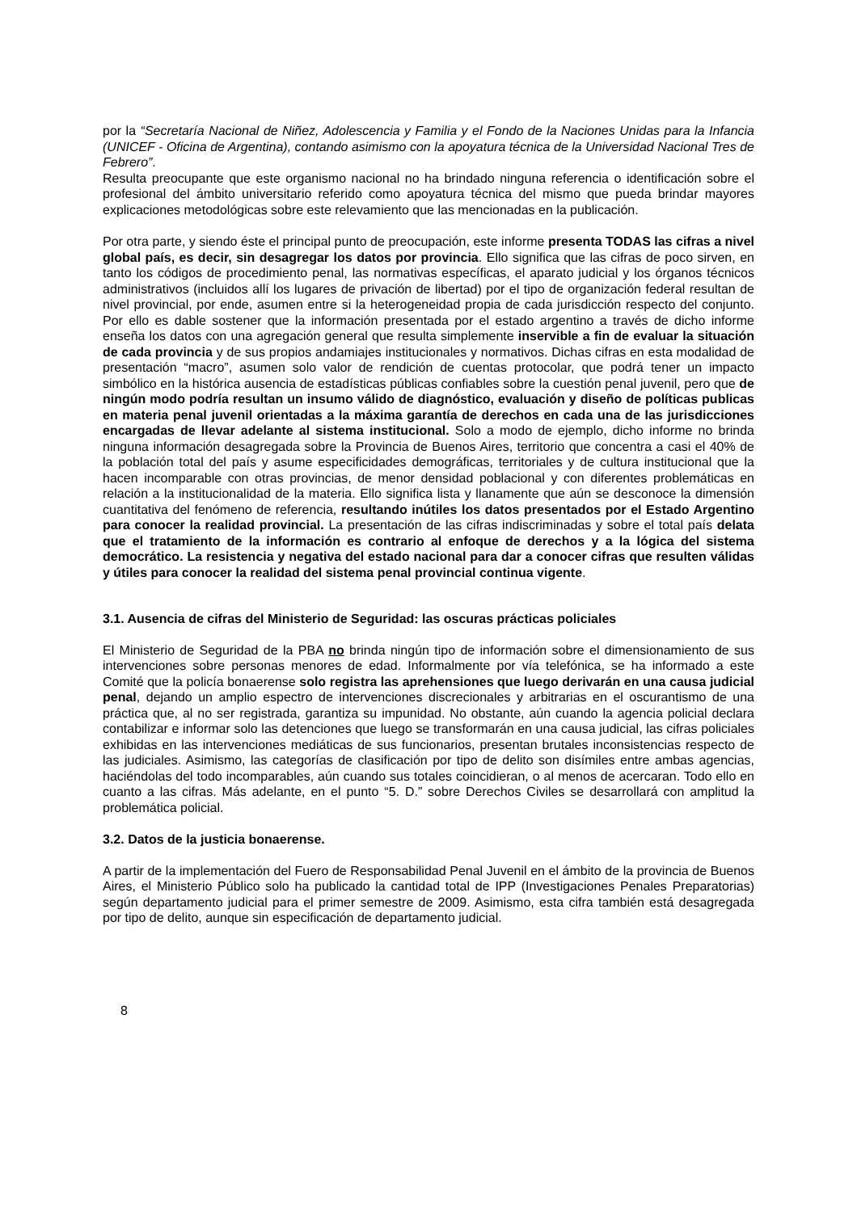por la “Secretaría Nacional de Niñez, Adolescencia y Familia y el Fondo de la Naciones Unidas para la Infancia (UNICEF - Oficina de Argentina), contando asimismo con la apoyatura técnica de la Universidad Nacional Tres de Febrero”.
Resulta preocupante que este organismo nacional no ha brindado ninguna referencia o identificación sobre el profesional del ámbito universitario referido como apoyatura técnica del mismo que pueda brindar mayores explicaciones metodológicas sobre este relevamiento que las mencionadas en la publicación.
Por otra parte, y siendo éste el principal punto de preocupación, este informe presenta TODAS las cifras a nivel global país, es decir, sin desagregar los datos por provincia. Ello significa que las cifras de poco sirven, en tanto los códigos de procedimiento penal, las normativas específicas, el aparato judicial y los órganos técnicos administrativos (incluidos allí los lugares de privación de libertad) por el tipo de organización federal resultan de nivel provincial, por ende, asumen entre si la heterogeneidad propia de cada jurisdicción respecto del conjunto. Por ello es dable sostener que la información presentada por el estado argentino a través de dicho informe enseña los datos con una agregación general que resulta simplemente inservible a fin de evaluar la situación de cada provincia y de sus propios andamiajes institucionales y normativos. Dichas cifras en esta modalidad de presentación “macro”, asumen solo valor de rendición de cuentas protocolar, que podrá tener un impacto simbólico en la histórica ausencia de estadísticas públicas confiables sobre la cuestión penal juvenil, pero que de ningún modo podría resultan un insumo válido de diagnóstico, evaluación y diseño de políticas publicas en materia penal juvenil orientadas a la máxima garantía de derechos en cada una de las jurisdicciones encargadas de llevar adelante al sistema institucional. Solo a modo de ejemplo, dicho informe no brinda ninguna información desagregada sobre la Provincia de Buenos Aires, territorio que concentra a casi el 40% de la población total del país y asume especificidades demográficas, territoriales y de cultura institucional que la hacen incomparable con otras provincias, de menor densidad poblacional y con diferentes problemáticas en relación a la institucionalidad de la materia. Ello significa lista y llanamente que aún se desconoce la dimensión cuantitativa del fenómeno de referencia, resultando inútiles los datos presentados por el Estado Argentino para conocer la realidad provincial. La presentación de las cifras indiscriminadas y sobre el total país delata que el tratamiento de la información es contrario al enfoque de derechos y a la lógica del sistema democrático. La resistencia y negativa del estado nacional para dar a conocer cifras que resulten válidas y útiles para conocer la realidad del sistema penal provincial continua vigente.
3.1. Ausencia de cifras del Ministerio de Seguridad: las oscuras prácticas policiales
El Ministerio de Seguridad de la PBA no brinda ningún tipo de información sobre el dimensionamiento de sus intervenciones sobre personas menores de edad. Informalmente por vía telefónica, se ha informado a este Comité que la policía bonaerense solo registra las aprehensiones que luego derivarán en una causa judicial penal, dejando un amplio espectro de intervenciones discrecionales y arbitrarias en el oscurantismo de una práctica que, al no ser registrada, garantiza su impunidad. No obstante, aún cuando la agencia policial declara contabilizar e informar solo las detenciones que luego se transformarán en una causa judicial, las cifras policiales exhibidas en las intervenciones mediáticas de sus funcionarios, presentan brutales inconsistencias respecto de las judiciales. Asimismo, las categorías de clasificación por tipo de delito son disímiles entre ambas agencias, haciéndolas del todo incomparables, aún cuando sus totales coincidieran, o al menos de acercaran. Todo ello en cuanto a las cifras. Más adelante, en el punto “5. D.” sobre Derechos Civiles se desarrollará con amplitud la problemática policial.
3.2. Datos de la justicia bonaerense.
A partir de la implementación del Fuero de Responsabilidad Penal Juvenil en el ámbito de la provincia de Buenos Aires, el Ministerio Público solo ha publicado la cantidad total de IPP (Investigaciones Penales Preparatorias) según departamento judicial para el primer semestre de 2009. Asimismo, esta cifra también está desagregada por tipo de delito, aunque sin especificación de departamento judicial.
8